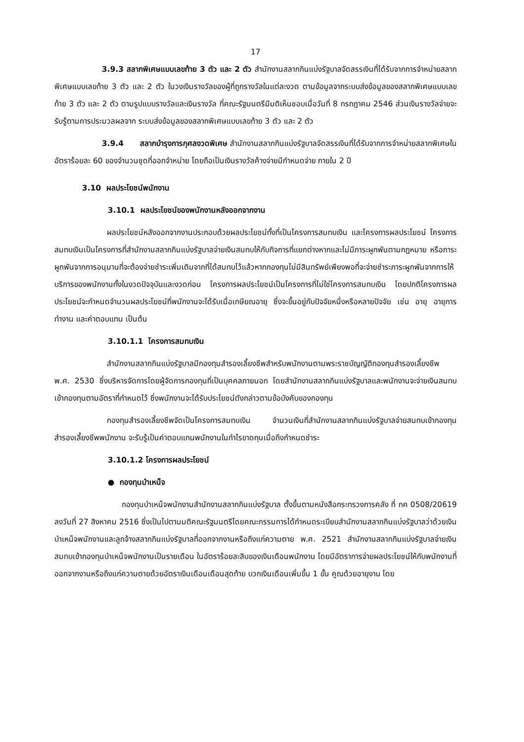17
3.9.3 สลากพิเศษแบบเลขท้าย 3 ตัว และ 2 ตัว สำนักงานสลากกินแบ่งรัฐบาลจัดสรรเงินที่ได้รับจากการจำหน่ายสลากพิเศษแบบเลขท้าย 3 ตัว และ 2 ตัว ในวงเงินรางวัลของผู้ที่ถูกรางวัลในแต่ละงวด ตามข้อมูลจากระบบส่งข้อมูลของสลากพิเศษแบบเลขท้าย 3 ตัว และ 2 ตัว ตามรูปแบบรางวัลและเงินรางวัล ที่คณะรัฐมนตรีมีมติเห็นชอบเมื่อวันที่ 8 กรกฎาคม 2546 ส่วนเงินรางวัลจ่ายจะรับรู้ตามการประมวลผลจาก ระบบส่งข้อมูลของสลากพิเศษแบบเลขท้าย 3 ตัว และ 2 ตัว
3.9.4 สลากบำรุงการกุศลงวดพิเศษ สำนักงานสลากกินแบ่งรัฐบาลจัดสรรเงินที่ได้รับจากการจำหน่ายสลากพิเศษในอัตราร้อยละ 60 ของจำนวนชุดที่ออกจำหน่าย โดยถือเป็นเงินรางวัลค้างจ่ายมีกำหนดจ่าย ภายใน 2 ปี
3.10 ผลประโยชน์พนักงาน
3.10.1 ผลประโยชน์ของพนักงานหลังออกจากงาน
ผลประโยชน์หลังออกจากงานประกอบด้วยผลประโยชน์ทั้งที่เป็นโครงการสมทบเงิน และโครงการผลประโยชน์ โครงการสมทบเงินเป็นโครงการที่สำนักงานสลากกินแบ่งรัฐบาลจ่ายเงินสมทบให้กับกิจการที่แยกต่างหากและไม่มีภาระผูกพันตามกฎหมาย หรือภาระผูกพันจากการอนุมานที่จะต้องจ่ายชำระเพิ่มเติมจากที่ได้สมทบไว้แล้วหากกองทุนไม่มีสินทรัพย์เพียงพอที่จะจ่ายชำระภาระผูกพันจากการให้บริการของพนักงานทั้งในงวดปัจจุบันและงวดก่อน โครงการผลประโยชน์เป็นโครงการที่ไม่ใช่โครงการสมทบเงิน โดยปกติโครงการผลประโยชน์จะกำหนดจำนวนผลประโยชน์ที่พนักงานจะได้รับเมื่อเกษียณอายุ ซึ่งจะขึ้นอยู่กับปัจจัยหนึ่งหรือหลายปัจจัย เช่น อายุ อายุการทำงาน และค่าตอบแทน เป็นต้น
3.10.1.1 โครงการสมทบเงิน
สำนักงานสลากกินแบ่งรัฐบาลมีกองทุนสำรองเลี้ยงชีพสำหรับพนักงานตามพระราชบัญญัติกองทุนสำรองเลี้ยงชีพ พ.ศ. 2530 ซึ่งบริหารจัดการโดยผู้จัดการกองทุนที่เป็นบุคคลภายนอก โดยสำนักงานสลากกินแบ่งรัฐบาลและพนักงานจะจ่ายเงินสมทบเข้ากองทุนตามอัตราที่กำหนดไว้ ซึ่งพนักงานจะได้รับประโยชน์ดังกล่าวตามข้อบังคับของกองทุน
กองทุนสำรองเลี้ยงชีพจัดเป็นโครงการสมทบเงิน จำนวนเงินที่สำนักงานสลากกินแบ่งรัฐบาลจ่ายสมทบเข้ากองทุนสำรองเลี้ยงชีพพนักงาน จะรับรู้เป็นค่าตอบแทนพนักงานในกำไรขาดทุนเมื่อถึงกำหนดชำระ
3.10.1.2 โครงการผลประโยชน์
● กองทุนบำเหน็จ
กองทุนบำเหน็จพนักงานสำนักงานสลากกินแบ่งรัฐบาล ตั้งขึ้นตามหนังสือกระทรวงการคลัง ที่ กค 0508/20619 ลงวันที่ 27 สิงหาคม 2516 ซึ่งเป็นไปตามมติคณะรัฐมนตรีโดยคณะกรรมการได้กำหนดระเบียบสำนักงานสลากกินแบ่งรัฐบาลว่าด้วยเงินบำเหน็จพนักงานและลูกจ้างสลากกินแบ่งรัฐบาลที่ออกจากงานหรือถึงแก่ความตาย พ.ศ. 2521 สำนักงานสลากกินแบ่งรัฐบาลจ่ายเงินสมทบเข้ากองทุนบำเหน็จพนักงานเป็นรายเดือน ในอัตราร้อยละสิบของเงินเดือนพนักงาน โดยมีอัตราการจ่ายผลประโยชน์ให้กับพนักงานที่ออกจากงานหรือถึงแก่ความตายด้วยอัตราเงินเดือนเดือนสุดท้าย บวกเงินเดือนเพิ่มขึ้น 1 ขั้น คูณด้วยอายุงาน โดย